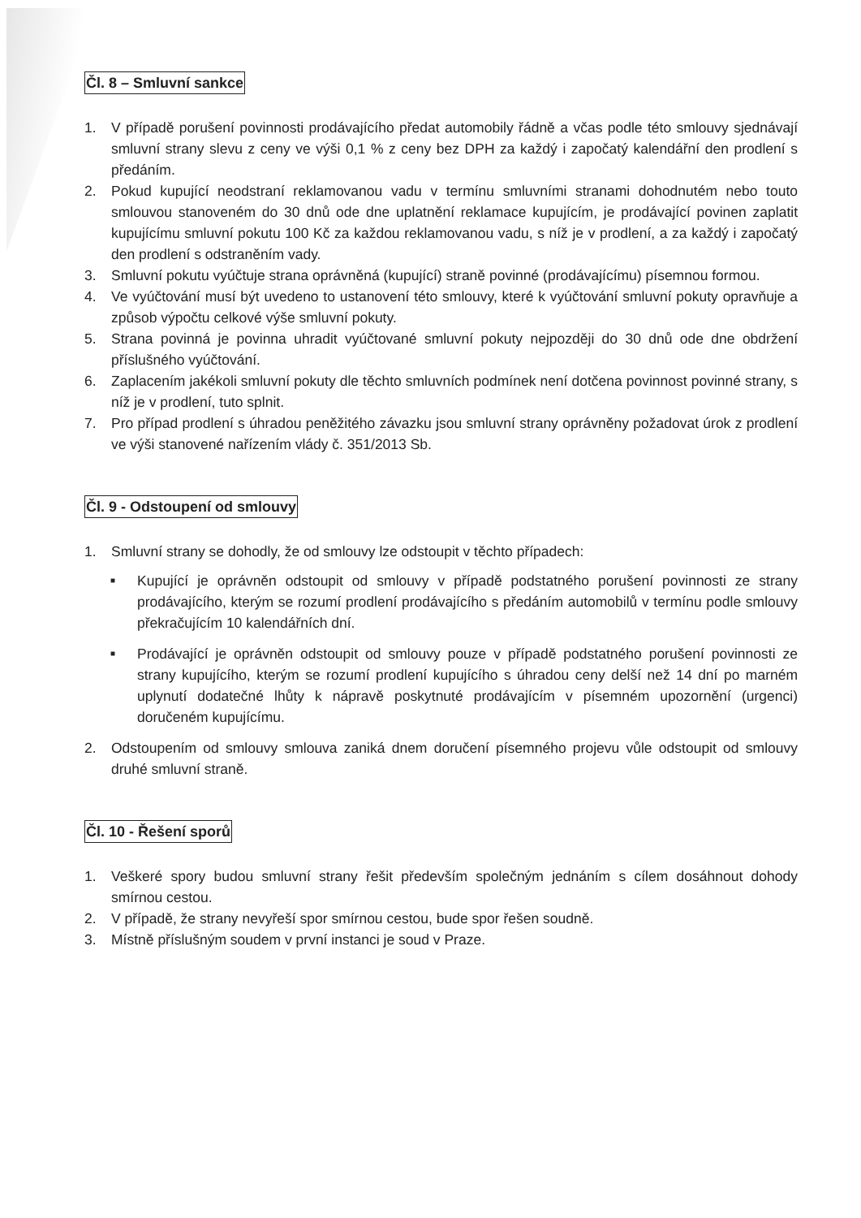Čl. 8 – Smluvní sankce
1. V případě porušení povinnosti prodávajícího předat automobily řádně a včas podle této smlouvy sjednávají smluvní strany slevu z ceny ve výši 0,1 % z ceny bez DPH za každý i započatý kalendářní den prodlení s předáním.
2. Pokud kupující neodstraní reklamovanou vadu v termínu smluvními stranami dohodnutém nebo touto smlouvou stanoveném do 30 dnů ode dne uplatnění reklamace kupujícím, je prodávající povinen zaplatit kupujícímu smluvní pokutu 100 Kč za každou reklamovanou vadu, s níž je v prodlení, a za každý i započatý den prodlení s odstraněním vady.
3. Smluvní pokutu vyúčtuje strana oprávněná (kupující) straně povinné (prodávajícímu) písemnou formou.
4. Ve vyúčtování musí být uvedeno to ustanovení této smlouvy, které k vyúčtování smluvní pokuty opravňuje a způsob výpočtu celkové výše smluvní pokuty.
5. Strana povinná je povinna uhradit vyúčtované smluvní pokuty nejpozději do 30 dnů ode dne obdržení příslušného vyúčtování.
6. Zaplacením jakékoli smluvní pokuty dle těchto smluvních podmínek není dotčena povinnost povinné strany, s níž je v prodlení, tuto splnit.
7. Pro případ prodlení s úhradou peněžitého závazku jsou smluvní strany oprávněny požadovat úrok z prodlení ve výši stanovené nařízením vlády č. 351/2013 Sb.
Čl. 9 - Odstoupení od smlouvy
1. Smluvní strany se dohodly, že od smlouvy lze odstoupit v těchto případech:
■ Kupující je oprávněn odstoupit od smlouvy v případě podstatného porušení povinnosti ze strany prodávajícího, kterým se rozumí prodlení prodávajícího s předáním automobilů v termínu podle smlouvy překračujícím 10 kalendářních dní.
■ Prodávající je oprávněn odstoupit od smlouvy pouze v případě podstatného porušení povinnosti ze strany kupujícího, kterým se rozumí prodlení kupujícího s úhradou ceny delší než 14 dní po marném uplynutí dodatečné lhůty k nápravě poskytnuté prodávajícím v písemném upozornění (urgenci) doručeném kupujícímu.
2. Odstoupením od smlouvy smlouva zaniká dnem doručení písemného projevu vůle odstoupit od smlouvy druhé smluvní straně.
Čl. 10 - Řešení sporů
1. Veškeré spory budou smluvní strany řešit především společným jednáním s cílem dosáhnout dohody smírnou cestou.
2. V případě, že strany nevyřeší spor smírnou cestou, bude spor řešen soudně.
3. Místně příslušným soudem v první instanci je soud v Praze.